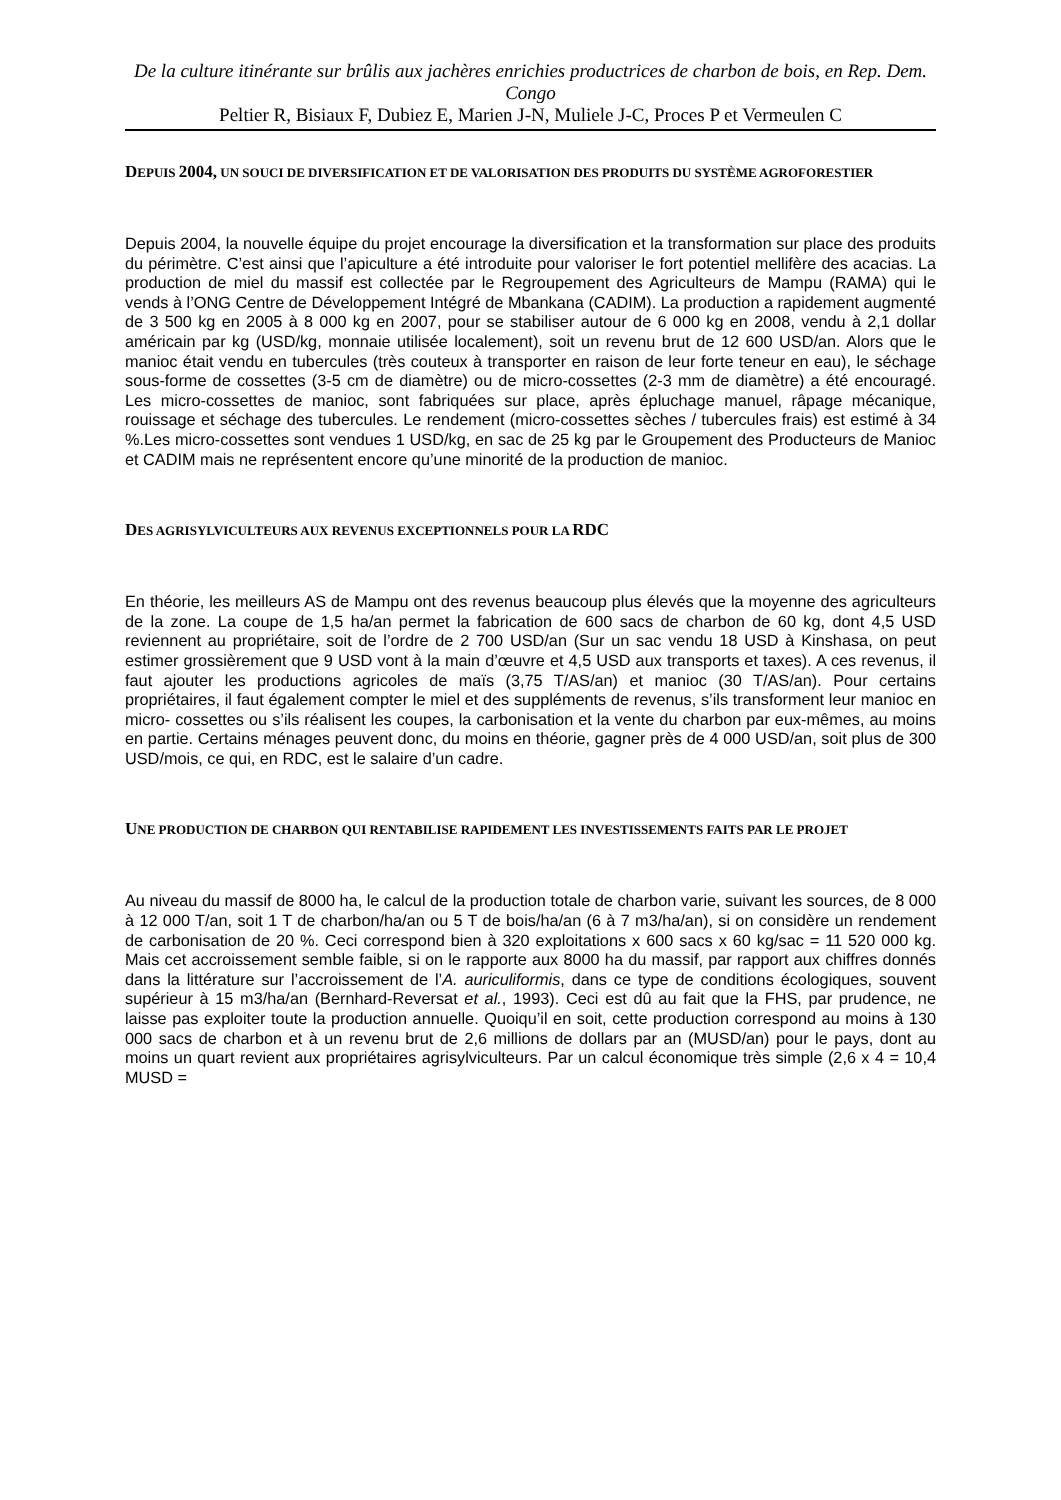De la culture itinérante sur brûlis aux jachères enrichies productrices de charbon de bois, en Rep. Dem. Congo
Peltier R, Bisiaux F, Dubiez E, Marien J-N, Muliele J-C, Proces P et Vermeulen C
DEPUIS 2004, UN SOUCI DE DIVERSIFICATION ET DE VALORISATION DES PRODUITS DU SYSTÈME AGROFORESTIER
Depuis 2004, la nouvelle équipe du projet encourage la diversification et la transformation sur place des produits du périmètre. C’est ainsi que l’apiculture a été introduite pour valoriser le fort potentiel mellifère des acacias. La production de miel du massif est collectée par le Regroupement des Agriculteurs de Mampu (RAMA) qui le vends à l’ONG Centre de Développement Intégré de Mbankana (CADIM). La production a rapidement augmenté de 3 500 kg en 2005 à 8 000 kg en 2007, pour se stabiliser autour de 6 000 kg en 2008, vendu à 2,1 dollar américain par kg (USD/kg, monnaie utilisée localement), soit un revenu brut de 12 600 USD/an. Alors que le manioc était vendu en tubercules (très couteux à transporter en raison de leur forte teneur en eau), le séchage sous-forme de cossettes (3-5 cm de diamètre) ou de micro-cossettes (2-3 mm de diamètre) a été encouragé. Les micro-cossettes de manioc, sont fabriquées sur place, après épluchage manuel, râpage mécanique, rouissage et séchage des tubercules. Le rendement (micro-cossettes sèches / tubercules frais) est estimé à 34 %.Les micro-cossettes sont vendues 1 USD/kg, en sac de 25 kg par le Groupement des Producteurs de Manioc et CADIM mais ne représentent encore qu’une minorité de la production de manioc.
DES AGRISYLVICULTEURS AUX REVENUS EXCEPTIONNELS POUR LA RDC
En théorie, les meilleurs AS de Mampu ont des revenus beaucoup plus élevés que la moyenne des agriculteurs de la zone. La coupe de 1,5 ha/an permet la fabrication de 600 sacs de charbon de 60 kg, dont 4,5 USD reviennent au propriétaire, soit de l’ordre de 2 700 USD/an (Sur un sac vendu 18 USD à Kinshasa, on peut estimer grossièrement que 9 USD vont à la main d’œuvre et 4,5 USD aux transports et taxes). A ces revenus, il faut ajouter les productions agricoles de maïs (3,75 T/AS/an) et manioc (30 T/AS/an). Pour certains propriétaires, il faut également compter le miel et des suppléments de revenus, s’ils transforment leur manioc en micro- cossettes ou s’ils réalisent les coupes, la carbonisation et la vente du charbon par eux-mêmes, au moins en partie. Certains ménages peuvent donc, du moins en théorie, gagner près de 4 000 USD/an, soit plus de 300 USD/mois, ce qui, en RDC, est le salaire d’un cadre.
UNE PRODUCTION DE CHARBON QUI RENTABILISE RAPIDEMENT LES INVESTISSEMENTS FAITS PAR LE PROJET
Au niveau du massif de 8000 ha, le calcul de la production totale de charbon varie, suivant les sources, de 8 000 à 12 000 T/an, soit 1 T de charbon/ha/an ou 5 T de bois/ha/an (6 à 7 m3/ha/an), si on considère un rendement de carbonisation de 20 %. Ceci correspond bien à 320 exploitations x 600 sacs x 60 kg/sac = 11 520 000 kg. Mais cet accroissement semble faible, si on le rapporte aux 8000 ha du massif, par rapport aux chiffres donnés dans la littérature sur l’accroissement de l’A. auriculiformis, dans ce type de conditions écologiques, souvent supérieur à 15 m3/ha/an (Bernhard-Reversat et al., 1993). Ceci est dû au fait que la FHS, par prudence, ne laisse pas exploiter toute la production annuelle. Quoiqu’il en soit, cette production correspond au moins à 130 000 sacs de charbon et à un revenu brut de 2,6 millions de dollars par an (MUSD/an) pour le pays, dont au moins un quart revient aux propriétaires agrisylviculteurs. Par un calcul économique très simple (2,6 x 4 = 10,4 MUSD =